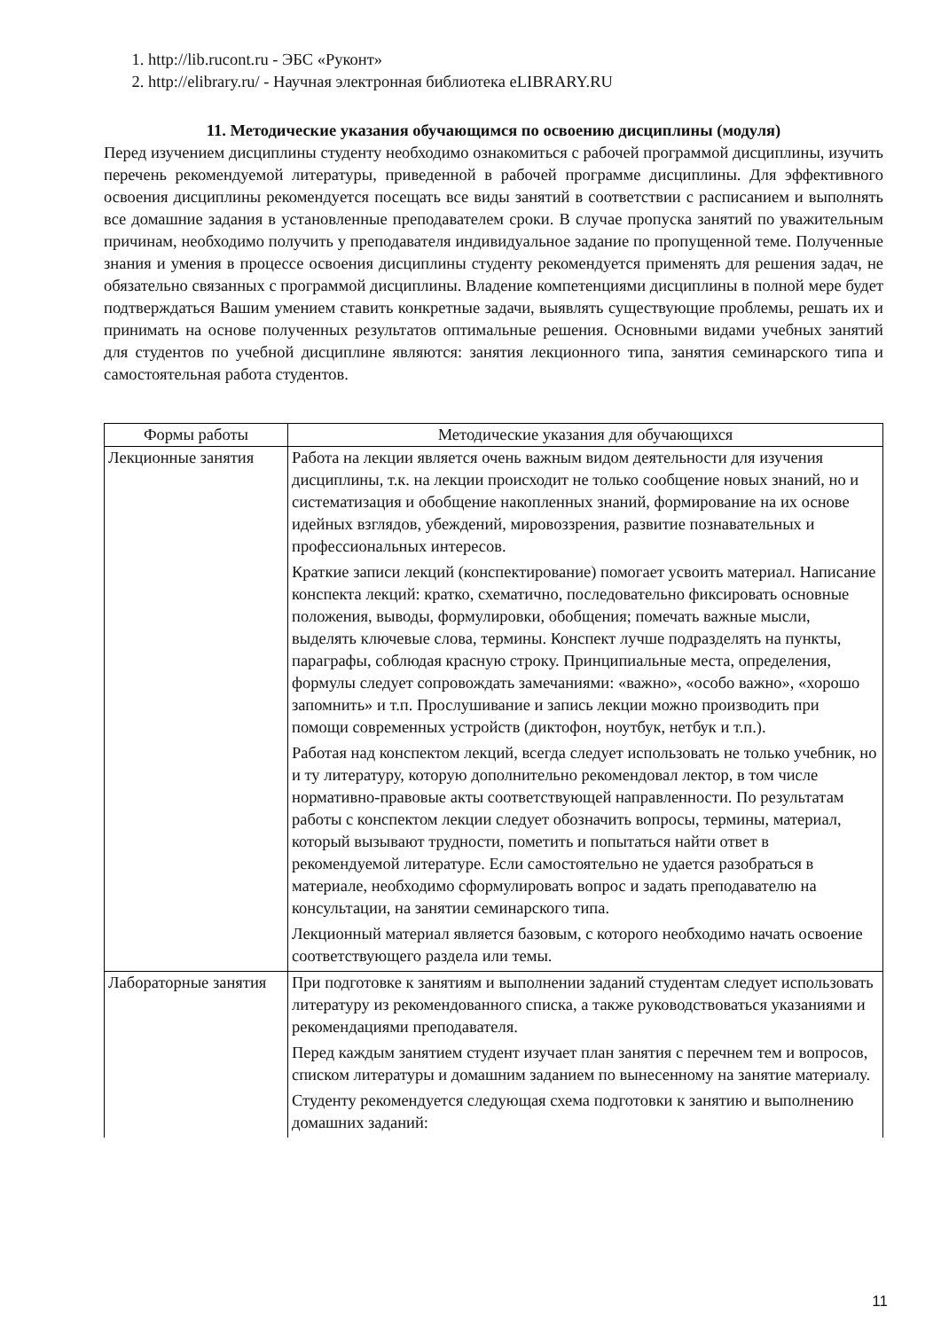1. http://lib.rucont.ru - ЭБС «Руконт»
2. http://elibrary.ru/ - Научная электронная библиотека eLIBRARY.RU
11. Методические указания обучающимся по освоению дисциплины (модуля)
Перед изучением дисциплины студенту необходимо ознакомиться с рабочей программой дисциплины, изучить перечень рекомендуемой литературы, приведенной в рабочей программе дисциплины. Для эффективного освоения дисциплины рекомендуется посещать все виды занятий в соответствии с расписанием и выполнять все домашние задания в установленные преподавателем сроки. В случае пропуска занятий по уважительным причинам, необходимо получить у преподавателя индивидуальное задание по пропущенной теме. Полученные знания и умения в процессе освоения дисциплины студенту рекомендуется применять для решения задач, не обязательно связанных с программой дисциплины. Владение компетенциями дисциплины в полной мере будет подтверждаться Вашим умением ставить конкретные задачи, выявлять существующие проблемы, решать их и принимать на основе полученных результатов оптимальные решения. Основными видами учебных занятий для студентов по учебной дисциплине являются: занятия лекционного типа, занятия семинарского типа и самостоятельная работа студентов.
| Формы работы | Методические указания для обучающихся |
| --- | --- |
| Лекционные занятия | Работа на лекции является очень важным видом деятельности для изучения дисциплины, т.к. на лекции происходит не только сообщение новых знаний, но и систематизация и обобщение накопленных знаний, формирование на их основе идейных взглядов, убеждений, мировоззрения, развитие познавательных и профессиональных интересов. Краткие записи лекций (конспектирование) помогает усвоить материал. Написание конспекта лекций: кратко, схематично, последовательно фиксировать основные положения, выводы, формулировки, обобщения; помечать важные мысли, выделять ключевые слова, термины. Конспект лучше подразделять на пункты, параграфы, соблюдая красную строку. Принципиальные места, определения, формулы следует сопровождать замечаниями: «важно», «особо важно», «хорошо запомнить» и т.п. Прослушивание и запись лекции можно производить при помощи современных устройств (диктофон, ноутбук, нетбук и т.п.). Работая над конспектом лекций, всегда следует использовать не только учебник, но и ту литературу, которую дополнительно рекомендовал лектор, в том числе нормативно-правовые акты соответствующей направленности. По результатам работы с конспектом лекции следует обозначить вопросы, термины, материал, который вызывают трудности, пометить и попытаться найти ответ в рекомендуемой литературе. Если самостоятельно не удается разобраться в материале, необходимо сформулировать вопрос и задать преподавателю на консультации, на занятии семинарского типа. Лекционный материал является базовым, с которого необходимо начать освоение соответствующего раздела или темы. |
| Лабораторные занятия | При подготовке к занятиям и выполнении заданий студентам следует использовать литературу из рекомендованного списка, а также руководствоваться указаниями и рекомендациями преподавателя. Перед каждым занятием студент изучает план занятия с перечнем тем и вопросов, списком литературы и домашним заданием по вынесенному на занятие материалу. Студенту рекомендуется следующая схема подготовки к занятию и выполнению домашних заданий: |
11